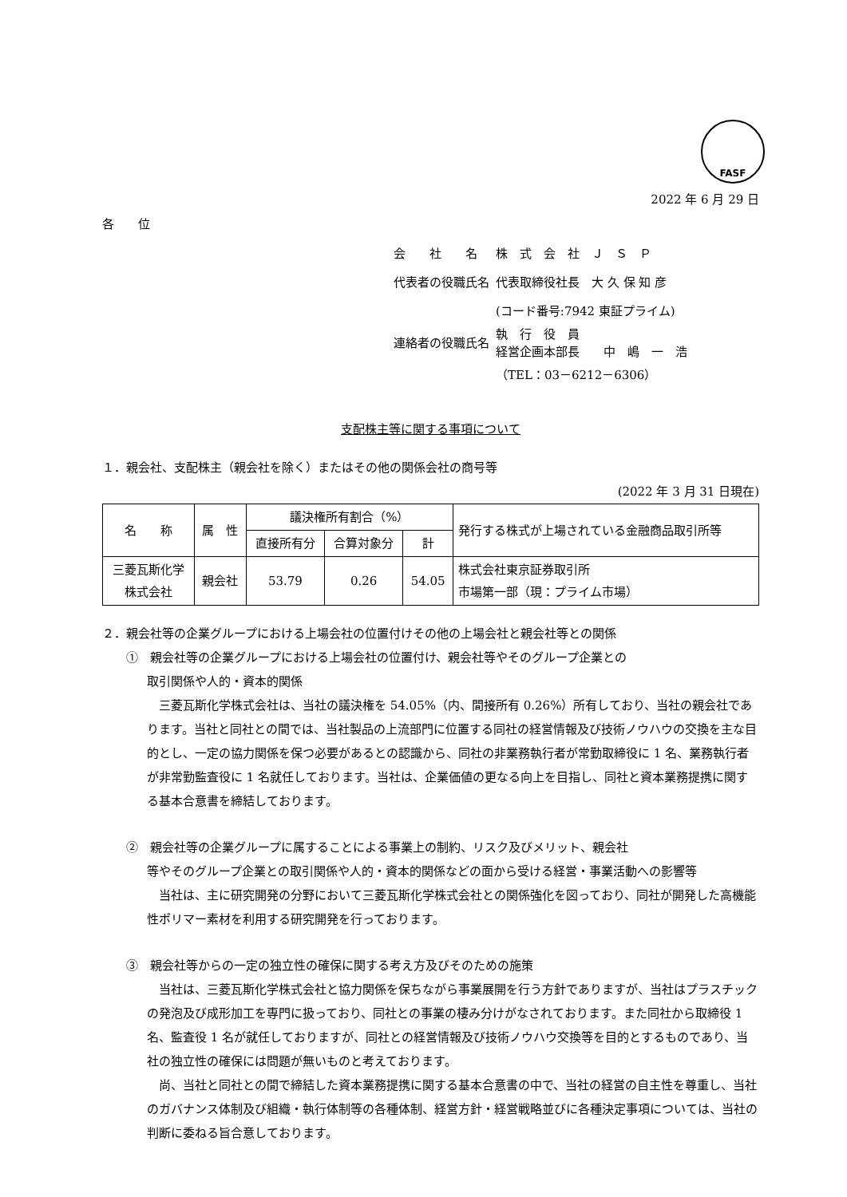FASF
2022 年 6 月 29 日
各　　位
| 会 社 名 | 株 式 会 社 Ｊ Ｓ Ｐ |
| 代表者の役職氏名 | 代表取締役社長 大 久 保 知 彦 |
| | (コード番号:7942 東証プライム) |
| 連絡者の役職氏名 | 執 行 役 員 経営企画本部長 中 嶋 一 浩 |
| | （TEL：03－6212－6306） |
支配株主等に関する事項について
１．親会社、支配株主（親会社を除く）またはその他の関係会社の商号等
(2022 年 3 月 31 日現在)
| 名 称 | 属 性 | 議決権所有割合（%） | | | 発行する株式が上場されている金融商品取引所等 |
| --- | --- | --- | --- | --- | --- |
| | | 直接所有分 | 合算対象分 | 計 | |
| 三菱瓦斯化学 株式会社 | 親会社 | 53.79 | 0.26 | 54.05 | 株式会社東京証券取引所 市場第一部（現：プライム市場） |
２．親会社等の企業グループにおける上場会社の位置付けその他の上場会社と親会社等との関係
①　親会社等の企業グループにおける上場会社の位置付け、親会社等やそのグループ企業との
取引関係や人的・資本的関係
三菱瓦斯化学株式会社は、当社の議決権を 54.05%（内、間接所有 0.26%）所有しており、当社の親会社であります。当社と同社との間では、当社製品の上流部門に位置する同社の経営情報及び技術ノウハウの交換を主な目的とし、一定の協力関係を保つ必要があるとの認識から、同社の非業務執行者が常勤取締役に 1 名、業務執行者が非常勤監査役に 1 名就任しております。当社は、企業価値の更なる向上を目指し、同社と資本業務提携に関する基本合意書を締結しております。
②　親会社等の企業グループに属することによる事業上の制約、リスク及びメリット、親会社
等やそのグループ企業との取引関係や人的・資本的関係などの面から受ける経営・事業活動への影響等
当社は、主に研究開発の分野において三菱瓦斯化学株式会社との関係強化を図っており、同社が開発した高機能性ポリマー素材を利用する研究開発を行っております。
③　親会社等からの一定の独立性の確保に関する考え方及びそのための施策
当社は、三菱瓦斯化学株式会社と協力関係を保ちながら事業展開を行う方針でありますが、当社はプラスチックの発泡及び成形加工を専門に扱っており、同社との事業の棲み分けがなされております。また同社から取締役 1 名、監査役 1 名が就任しておりますが、同社との経営情報及び技術ノウハウ交換等を目的とするものであり、当社の独立性の確保には問題が無いものと考えております。
尚、当社と同社との間で締結した資本業務提携に関する基本合意書の中で、当社の経営の自主性を尊重し、当社のガバナンス体制及び組織・執行体制等の各種体制、経営方針・経営戦略並びに各種決定事項については、当社の判断に委ねる旨合意しております。